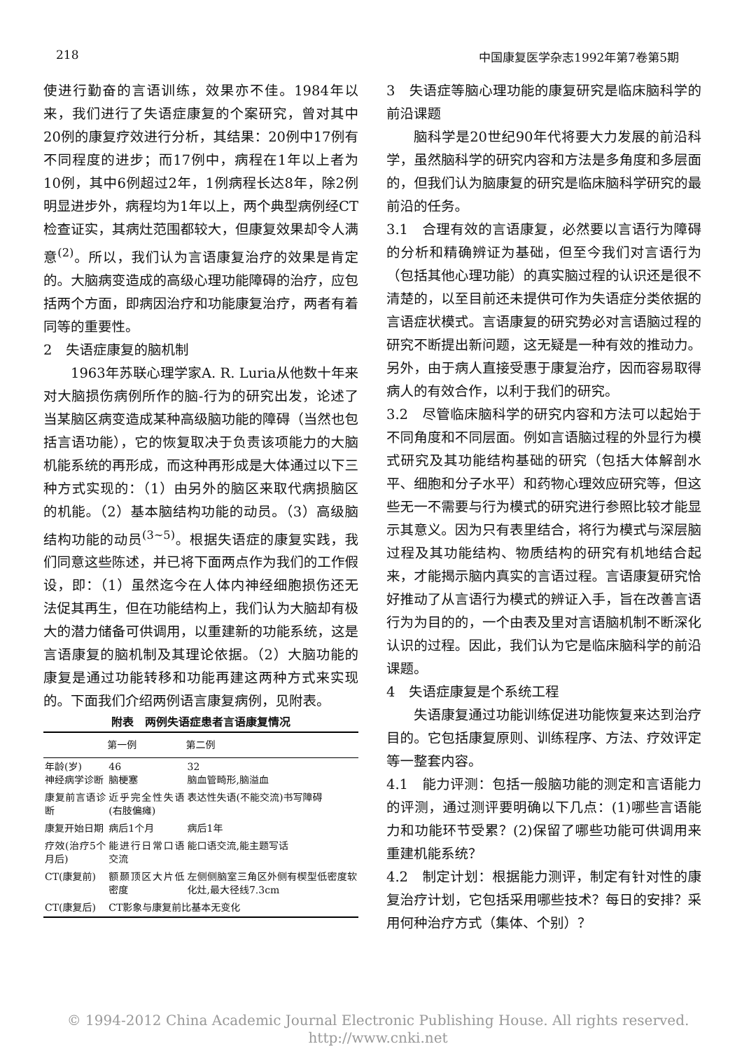218 中国康复医学杂志1992年第7卷第5期
使进行勤奋的言语训练，效果亦不佳。1984年以来，我们进行了失语症康复的个案研究，曾对其中20例的康复疗效进行分析，其结果：20例中17例有不同程度的进步；而17例中，病程在1年以上者为10例，其中6例超过2年，1例病程长达8年，除2例明显进步外，病程均为1年以上，两个典型病例经CT检查证实，其病灶范围都较大，但康复效果却令人满意<sup>(2)</sup>。所以，我们认为言语康复治疗的效果是肯定的。大脑病变造成的高级心理功能障碍的治疗，应包括两个方面，即病因治疗和功能康复治疗，两者有着同等的重要性。
2　失语症康复的脑机制
1963年苏联心理学家A. R. Luria从他数十年来对大脑损伤病例所作的脑-行为的研究出发，论述了当某脑区病变造成某种高级脑功能的障碍（当然也包括言语功能），它的恢复取决于负责该项能力的大脑机能系统的再形成，而这种再形成是大体通过以下三种方式实现的：（1）由另外的脑区来取代病损脑区的机能。（2）基本脑结构功能的动员。（3）高级脑结构功能的动员<sup>(3~5)</sup>。根据失语症的康复实践，我们同意这些陈述，并已将下面两点作为我们的工作假设，即：（1）虽然迄今在人体内神经细胞损伤还无法促其再生，但在功能结构上，我们认为大脑却有极大的潜力储备可供调用，以重建新的功能系统，这是言语康复的脑机制及其理论依据。（2）大脑功能的康复是通过功能转移和功能再建这两种方式来实现的。下面我们介绍两例语言康复病例，见附表。
附表 两例失语症患者言语康复情况
| | 第一例 | 第二例 |
| --- | --- | --- |
| 年龄(岁) 神经病学诊断 | 46 脑梗塞 | 32 脑血管畸形,脑溢血 |
| 康复前言语诊断 | 近乎完全性失语(右肢偏瘫) | 表达性失语(不能交流)书写障碍 |
| 康复开始日期 | 病后1个月 | 病后1年 |
| 疗效(治疗5个月后) | 能进行日常口语交流 | 能口语交流,能主题写话 |
| CT(康复前) | 额颞顶区大片低密度 | 左侧侧脑室三角区外侧有楔型低密度软化灶,最大径线7.3cm |
| CT(康复后) | CT影象与康复前比基本无变化 | |
3　失语症等脑心理功能的康复研究是临床脑科学的前沿课题
脑科学是20世纪90年代将要大力发展的前沿科学，虽然脑科学的研究内容和方法是多角度和多层面的，但我们认为脑康复的研究是临床脑科学研究的最前沿的任务。
3.1　合理有效的言语康复，必然要以言语行为障碍的分析和精确辨证为基础，但至今我们对言语行为（包括其他心理功能）的真实脑过程的认识还是很不清楚的，以至目前还未提供可作为失语症分类依据的言语症状模式。言语康复的研究势必对言语脑过程的研究不断提出新问题，这无疑是一种有效的推动力。另外，由于病人直接受惠于康复治疗，因而容易取得病人的有效合作，以利于我们的研究。
3.2　尽管临床脑科学的研究内容和方法可以起始于不同角度和不同层面。例如言语脑过程的外显行为模式研究及其功能结构基础的研究（包括大体解剖水平、细胞和分子水平）和药物心理效应研究等，但这些无一不需要与行为模式的研究进行参照比较才能显示其意义。因为只有表里结合，将行为模式与深层脑过程及其功能结构、物质结构的研究有机地结合起来，才能揭示脑内真实的言语过程。言语康复研究恰好推动了从言语行为模式的辨证入手，旨在改善言语行为为目的的，一个由表及里对言语脑机制不断深化认识的过程。因此，我们认为它是临床脑科学的前沿课题。
4　失语症康复是个系统工程
失语康复通过功能训练促进功能恢复来达到治疗目的。它包括康复原则、训练程序、方法、疗效评定等一整套内容。
4.1　能力评测：包括一般脑功能的测定和言语能力的评测，通过测评要明确以下几点：(1)哪些言语能力和功能环节受累？(2)保留了哪些功能可供调用来重建机能系统？
4.2　制定计划：根据能力测评，制定有针对性的康复治疗计划，它包括采用哪些技术？每日的安排？采用何种治疗方式（集体、个别）？
© 1994-2012 China Academic Journal Electronic Publishing House. All rights reserved.　http://www.cnki.net